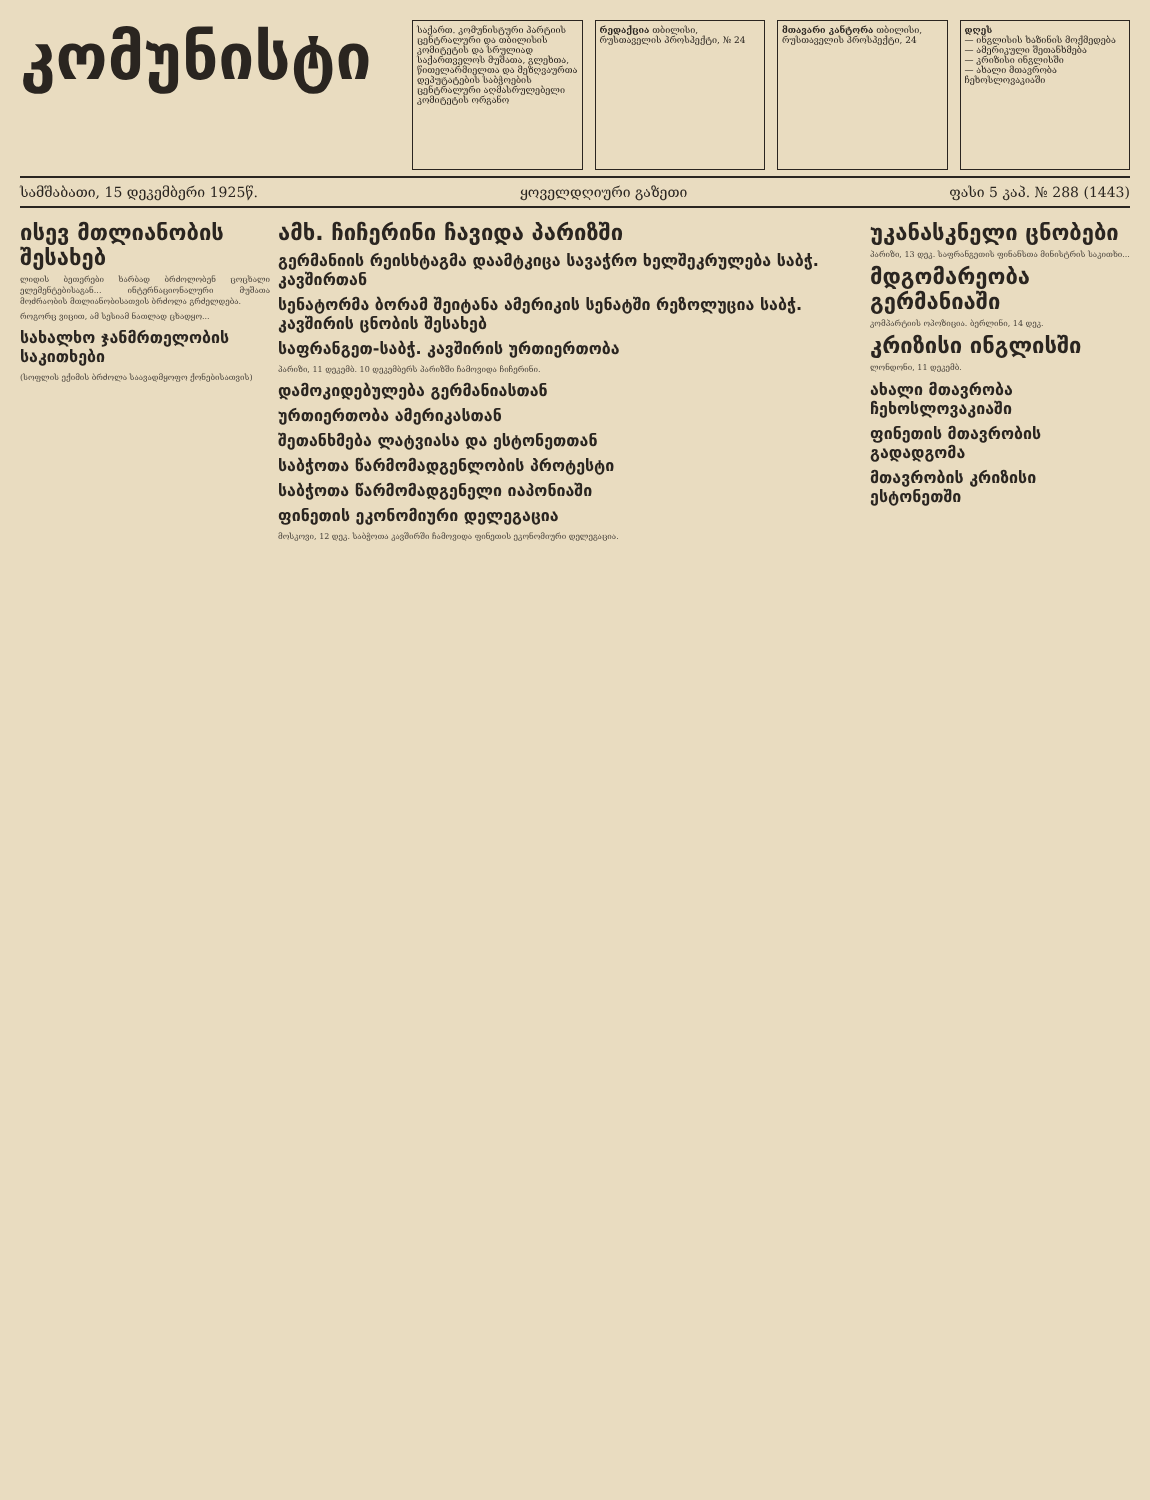კომუნისტი
საქართ. კომუნისტური პარტიის ცენტრალური და თბილისის კომიტეტის და სრულიად საქართველოს მუშათა, გლეხთა, წითელარმიელთა და მეზღვაურთა დეპუტატების საბჭოების ცენტრალური აღმასრულებელი კომიტეტის ორგანო
რედაქცია თბილისი, რუსთაველის პროსპექტი, № 24
მთავარი კანტორა თბილისი, რუსთაველის პროსპექტი, 24
დღეს
— ინგლისის ხაზინის მოქმედება
— ამერიკული შეთანხმება
— კრიზისი ინგლისში
— ახალი მთავრობა ჩეხოსლოვაკიაში
სამშაბათი, 15 დეკემბერი 1925წ. ყოველდღიური გაზეთი ფასი 5 კაპ. № 288 (1443)
ისევ მთლიანობის შესახებ
ლიდის ბეთერები ხარბად ბრძოლობენ ცოცხალი ელემენტებისაგან... ინტერნაციონალური მუშათა მოძრაობის მთლიანობისათვის ბრძოლა გრძელდება.
როგორც ვიცით, ამ სესიამ ნათლად ცხადყო...
სახალხო ჯანმრთელობის საკითხები
(სოფლის ექიმის ბრძოლა საავადმყოფო ქონებისათვის)
ამხ. ჩიჩერინი ჩავიდა პარიზში
გერმანიის რეისხტაგმა დაამტკიცა სავაჭრო ხელშეკრულება საბჭ. კავშირთან
სენატორმა ბორამ შეიტანა ამერიკის სენატში რეზოლუცია საბჭ. კავშირის ცნობის შესახებ
საფრანგეთ-საბჭ. კავშირის ურთიერთობა
პარიზი, 11 დეკემბ. 10 დეკემბერს პარიზში ჩამოვიდა ჩიჩერინი.
დამოკიდებულება გერმანიასთან
ურთიერთობა ამერიკასთან
შეთანხმება ლატვიასა და ესტონეთთან
საბჭოთა წარმომადგენლობის პროტესტი
საბჭოთა წარმომადგენელი იაპონიაში
ფინეთის ეკონომიური დელეგაცია
მოსკოვი, 12 დეკ. საბჭოთა კავშირში ჩამოვიდა ფინეთის ეკონომიური დელეგაცია.
უკანასკნელი ცნობები
პარიზი, 13 დეკ. საფრანგეთის ფინანსთა მინისტრის საკითხი...
მდგომარეობა გერმანიაში
კომპარტიის ოპოზიცია. ბერლინი, 14 დეკ.
კრიზისი ინგლისში
ლონდონი, 11 დეკემბ.
ახალი მთავრობა ჩეხოსლოვაკიაში
ფინეთის მთავრობის გადადგომა
მთავრობის კრიზისი ესტონეთში